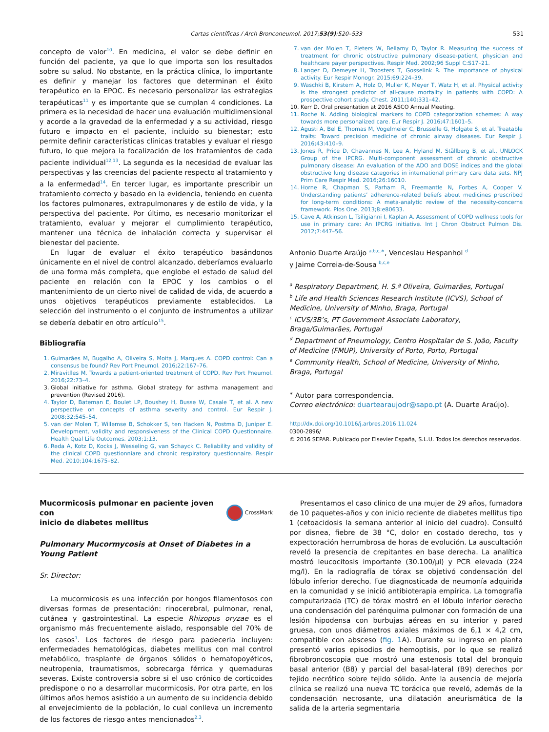Cartas científicas / Arch Bronconeumol. 2017;53(9):520–533 531
concepto de valor<sup>10</sup>. En medicina, el valor se debe definir en función del paciente, ya que lo que importa son los resultados sobre su salud. No obstante, en la práctica clínica, lo importante es definir y manejar los factores que determinan el éxito terapéutico en la EPOC. Es necesario personalizar las estrategias terapéuticas<sup>11</sup> y es importante que se cumplan 4 condiciones. La primera es la necesidad de hacer una evaluación multidimensional y acorde a la gravedad de la enfermedad y a su actividad, riesgo futuro e impacto en el paciente, incluido su bienestar; esto permite definir características clínicas tratables y evaluar el riesgo futuro, lo que mejora la focalización de los tratamientos de cada paciente individual<sup>12,13</sup>. La segunda es la necesidad de evaluar las perspectivas y las creencias del paciente respecto al tratamiento y a la enfermedad<sup>14</sup>. En tercer lugar, es importante prescribir un tratamiento correcto y basado en la evidencia, teniendo en cuenta los factores pulmonares, extrapulmonares y de estilo de vida, y la perspectiva del paciente. Por último, es necesario monitorizar el tratamiento, evaluar y mejorar el cumplimiento terapéutico, mantener una técnica de inhalación correcta y supervisar el bienestar del paciente.
En lugar de evaluar el éxito terapéutico basándonos únicamente en el nivel de control alcanzado, deberíamos evaluarlo de una forma más completa, que englobe el estado de salud del paciente en relación con la EPOC y los cambios o el mantenimiento de un cierto nivel de calidad de vida, de acuerdo a unos objetivos terapéuticos previamente establecidos. La selección del instrumento o el conjunto de instrumentos a utilizar se debería debatir en otro artículo<sup>15</sup>.
Bibliografía
1. Guimarães M, Bugalho A, Oliveira S, Moita J, Marques A. COPD control: Can a consensus be found? Rev Port Pneumol. 2016;22:167–76.
2. Miravitlles M. Towards a patient-oriented treatment of COPD. Rev Port Pneumol. 2016;22:73–4.
3. Global initiative for asthma. Global strategy for asthma management and prevention (Revised 2016).
4. Taylor D, Bateman E, Boulet LP, Boushey H, Busse W, Casale T, et al. A new perspective on concepts of asthma severity and control. Eur Respir J. 2008;32:545–54.
5. van der Molen T, Willemse B, Schokker S, ten Hacken N, Postma D, Juniper E. Development, validity and responsiveness of the Clinical COPD Questionnaire. Health Qual Life Outcomes. 2003;1:13.
6. Reda A, Kotz D, Kocks J, Wesseling G, van Schayck C. Reliability and validity of the clinical COPD questionniare and chronic respiratory questionnaire. Respir Med. 2010;104:1675–82.
7. van der Molen T, Pieters W, Bellamy D, Taylor R. Measuring the success of treatment for chronic obstructive pulmonary disease-patient, physician and healthcare payer perspectives. Respir Med. 2002;96 Suppl C:S17–21.
8. Langer D, Demeyer H, Troosters T, Gosselink R. The importance of physical activity. Eur Respir Monogr. 2015;69:224–39.
9. Waschki B, Kirstem A, Holz O, Muller K, Meyer T, Watz H, et al. Physical activity is the strongest predictor of all-cause mortality in patients with COPD: A prospective cohort study. Chest. 2011;140:331–42.
10. Kerr D. Oral presentation at 2016 ASCO Annual Meeting.
11. Roche N. Adding biological markers to COPD categorization schemes: A way towards more personalized care. Eur Respir J. 2016;47:1601–5.
12. Agusti A, Bel E, Thomas M, Vogelmeier C, Brusselle G, Holgate S, et al. Treatable traits: Toward precision medicine of chronic airway diseases. Eur Respir J. 2016;43:410–9.
13. Jones R, Price D, Chavannes N, Lee A, Hyland M, Ställberg B, et al., UNLOCK Group of the IPCRG. Multi-component assessment of chronic obstructive pulmonary disease: An evaluation of the ADO and DOSE indices and the global obstructive lung disease categories in international primary care data sets. NPJ Prim Care Respir Med. 2016;26:16010.
14. Horne R, Chapman S, Parham R, Freemantle N, Forbes A, Cooper V. Understanding patients’ adherence-related beliefs about medicines prescribed for long-term conditions: A meta-analytic review of the necessity-concerns framework. Plos One. 2013;8:e80633.
15. Cave A, Atkinson L, Tsiligianni I, Kaplan A. Assessment of COPD wellness tools for use in primary care: An IPCRG initiative. Int J Chron Obstruct Pulmon Dis. 2012;7:447–56.
Antonio Duarte Araújo <sup>a,b,c,∗</sup>, Venceslau Hespanhol <sup>d</sup>
y Jaime Correia-de-Sousa <sup>b,c,e</sup>
<sup>a</sup> Respiratory Department, H. S.ª Oliveira, Guimarães, Portugal
<sup>b</sup> Life and Health Sciences Research Institute (ICVS), School of Medicine, University of Minho, Braga, Portugal
<sup>c</sup> ICVS/3B’s, PT Government Associate Laboratory, Braga/Guimarães, Portugal
<sup>d</sup> Department of Pneumology, Centro Hospitalar de S. João, Faculty of Medicine (FMUP), University of Porto, Porto, Portugal
<sup>e</sup> Community Health, School of Medicine, University of Minho, Braga, Portugal
<sup>∗</sup> Autor para correspondencia.
Correo electrónico: duartearaujodr@sapo.pt (A. Duarte Araújo).
http://dx.doi.org/10.1016/j.arbres.2016.11.024
0300-2896/
© 2016 SEPAR. Publicado por Elsevier España, S.L.U. Todos los derechos reservados.
Mucormicosis pulmonar en paciente joven con
inicio de diabetes mellitus CrossMark
Pulmonary Mucormycosis at Onset of Diabetes in a Young Patient
Sr. Director:
La mucormicosis es una infección por hongos filamentosos con diversas formas de presentación: rinocerebral, pulmonar, renal, cutánea y gastrointestinal. La especie Rhizopus oryzae es el organismo más frecuentemente aislado, responsable del 70% de los casos<sup>1</sup>. Los factores de riesgo para padecerla incluyen: enfermedades hematológicas, diabetes mellitus con mal control metabólico, trasplante de órganos sólidos o hematopoyéticos, neutropenia, traumatismos, sobrecarga férrica y quemaduras severas. Existe controversia sobre si el uso crónico de corticoides predispone o no a desarrollar mucormicosis. Por otra parte, en los últimos años hemos asistido a un aumento de su incidencia debido al envejecimiento de la población, lo cual conlleva un incremento de los factores de riesgo antes mencionados<sup>2,3</sup>.
Presentamos el caso clínico de una mujer de 29 años, fumadora de 10 paquetes-años y con inicio reciente de diabetes mellitus tipo 1 (cetoacidosis la semana anterior al inicio del cuadro). Consultó por disnea, fiebre de 38 °C, dolor en costado derecho, tos y expectoración herrumbrosa de horas de evolución. La auscultación reveló la presencia de crepitantes en base derecha. La analítica mostró leucocitosis importante (30.100/μl) y PCR elevada (224 mg/l). En la radiografía de tórax se objetivó condensación del lóbulo inferior derecho. Fue diagnosticada de neumonía adquirida en la comunidad y se inició antibioterapia empírica. La tomografía computarizada (TC) de tórax mostró en el lóbulo inferior derecho una condensación del parénquima pulmonar con formación de una lesión hipodensa con burbujas aéreas en su interior y pared gruesa, con unos diámetros axiales máximos de 6,1 × 4,2 cm, compatible con absceso (fig. 1 A). Durante su ingreso en planta presentó varios episodios de hemoptisis, por lo que se realizó fibrobroncoscopia que mostró una estenosis total del bronquio basal anterior (B8) y parcial del basal-lateral (B9) derechos por tejido necrótico sobre tejido sólido. Ante la ausencia de mejoría clínica se realizó una nueva TC torácica que reveló, además de la condensación necrosante, una dilatación aneurismática de la salida de la arteria segmentaria